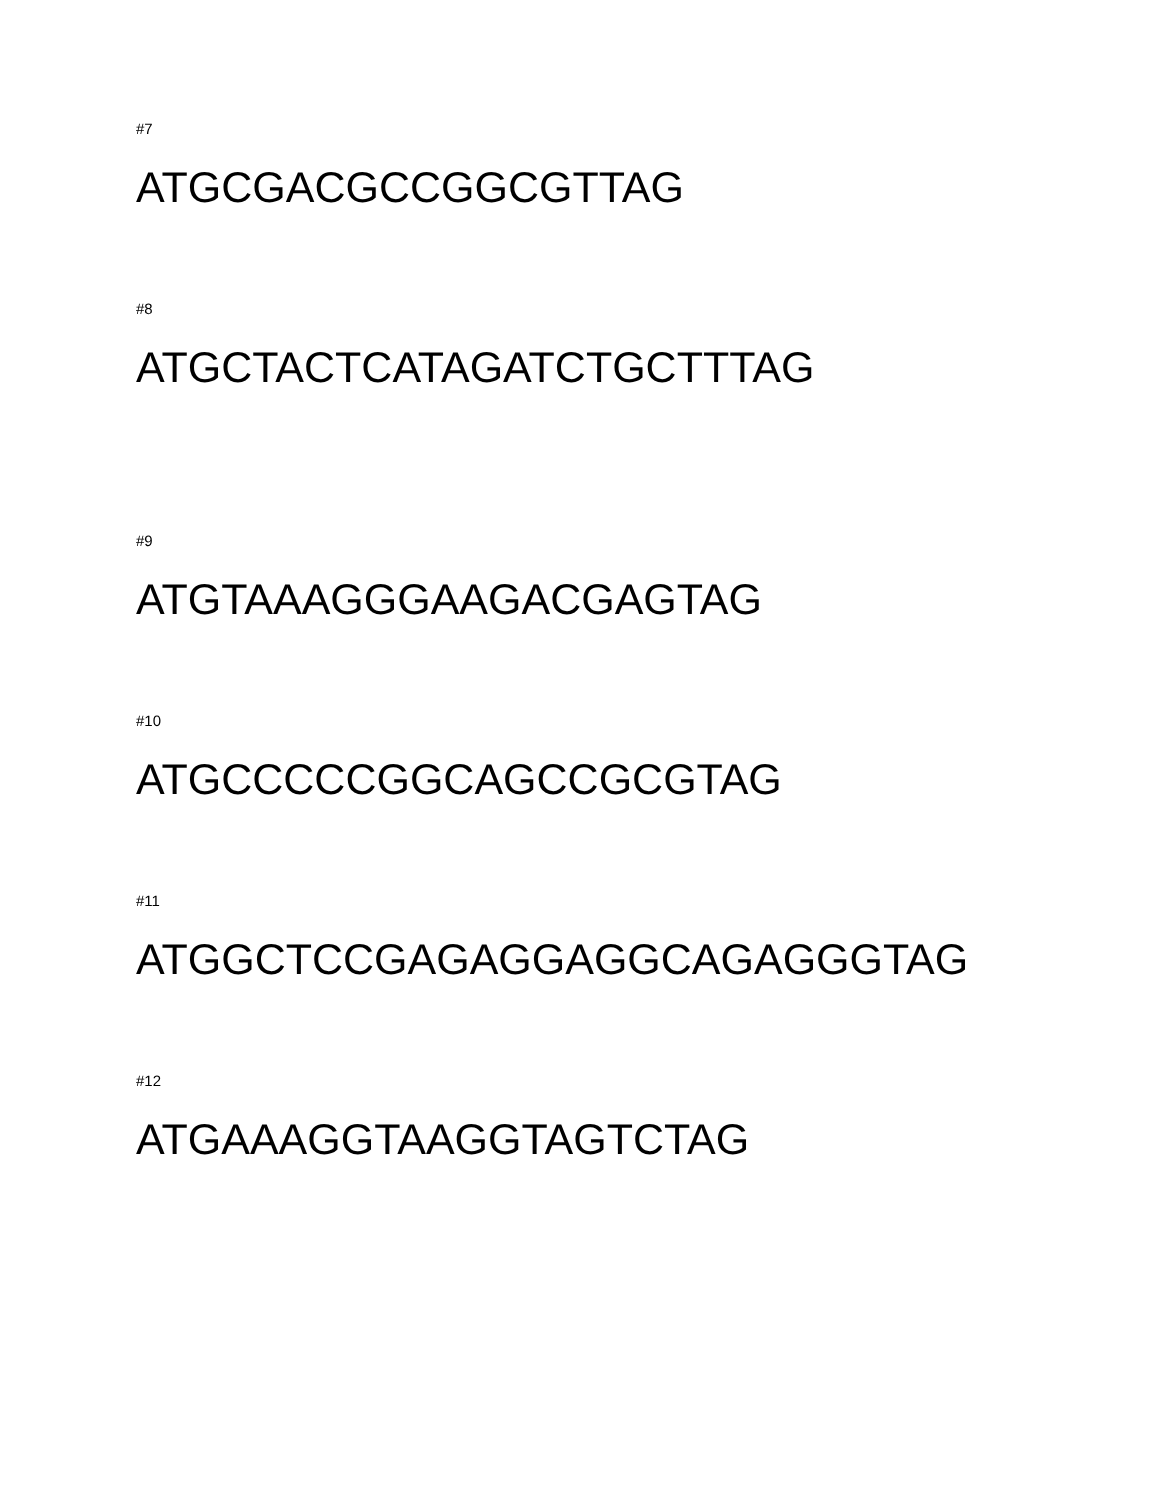#7
ATGCGACGCCGGCGTTAG
#8
ATGCTACTCATAGATCTGCTTTAG
#9
ATGTAAAGGGAAGACGAGTAG
#10
ATGCCCCCGGCAGCCGCGTAG
#11
ATGGCTCCGAGAGGAGGCAGAGGGTAG
#12
ATGAAAGGTAAGGTAGTCTAG